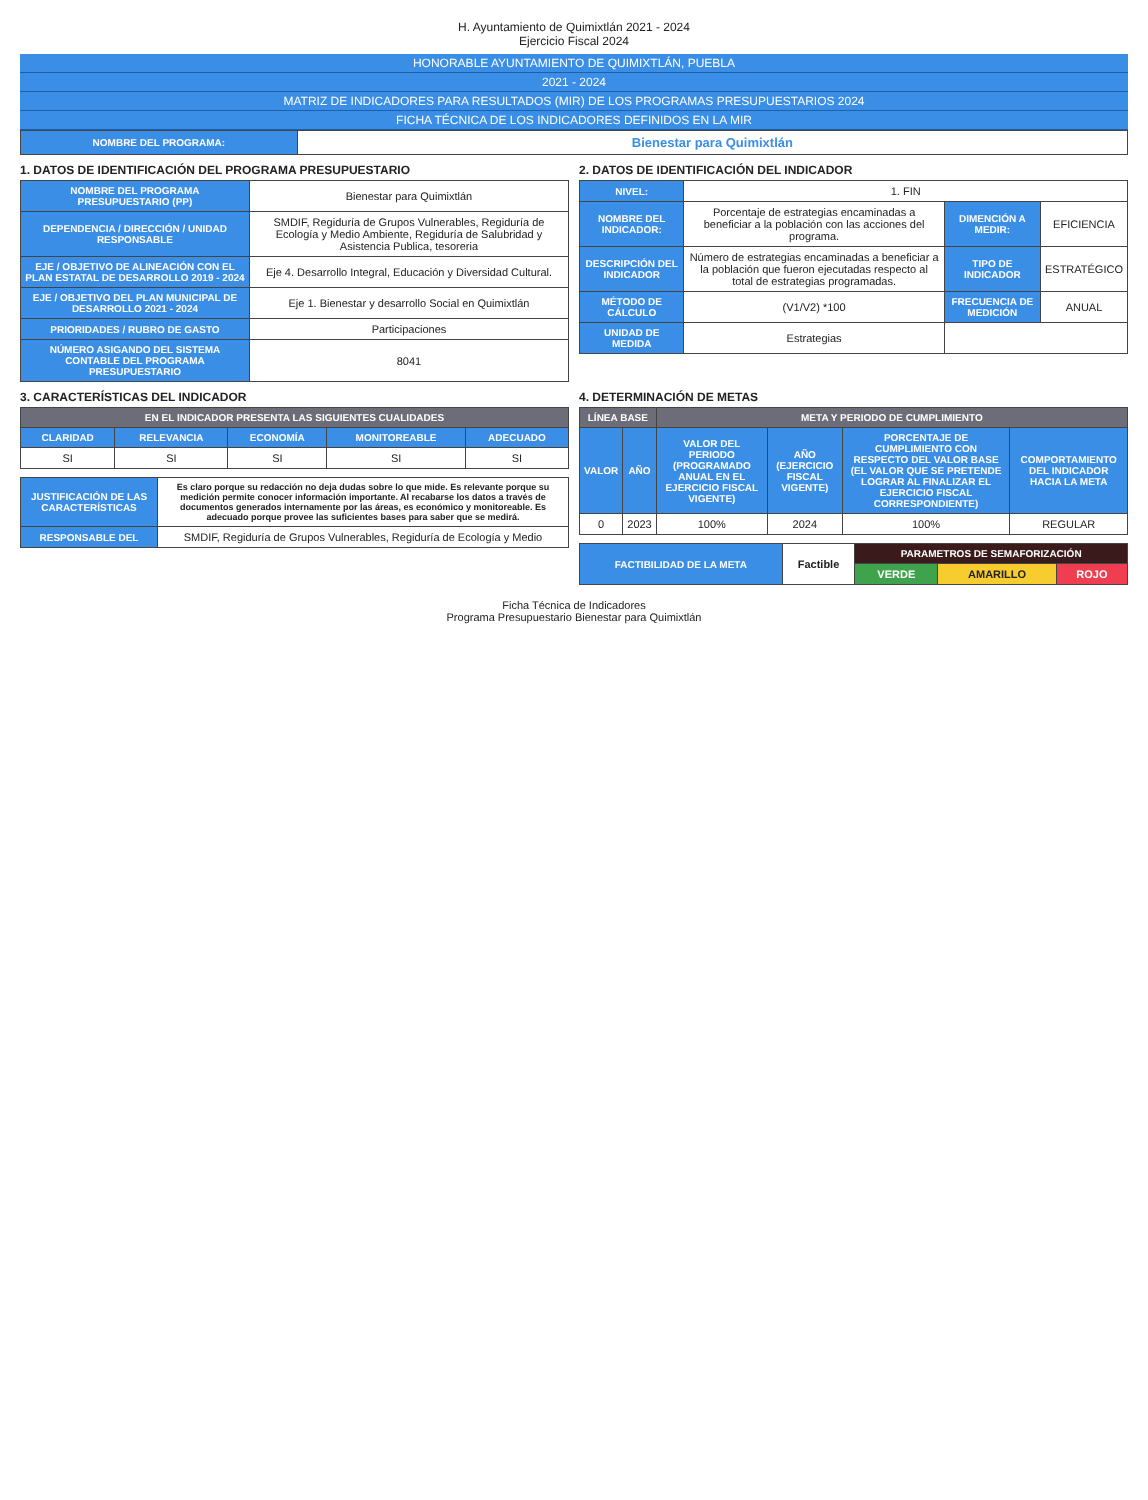H. Ayuntamiento de Quimixtlán 2021 - 2024
Ejercicio Fiscal 2024
HONORABLE AYUNTAMIENTO DE QUIMIXTLÁN, PUEBLA
2021 - 2024
MATRIZ DE INDICADORES PARA RESULTADOS (MIR) DE LOS PROGRAMAS PRESUPUESTARIOS 2024
FICHA TÉCNICA DE LOS INDICADORES DEFINIDOS EN LA MIR
| NOMBRE DEL PROGRAMA: | Bienestar para Quimixtlán |
1. DATOS DE IDENTIFICACIÓN DEL PROGRAMA PRESUPUESTARIO
| NOMBRE DEL PROGRAMA PRESUPUESTARIO (PP) | Bienestar para Quimixtlán |
| DEPENDENCIA / DIRECCIÓN / UNIDAD RESPONSABLE | SMDIF, Regiduría de Grupos Vulnerables, Regiduría de Ecología y Medio Ambiente, Regiduría de Salubridad y Asistencia Publica, tesoreria |
| EJE / OBJETIVO DE ALINEACIÓN CON EL PLAN ESTATAL DE DESARROLLO 2019 - 2024 | Eje 4. Desarrollo Integral, Educación y Diversidad Cultural. |
| EJE / OBJETIVO DEL PLAN MUNICIPAL DE DESARROLLO 2021 - 2024 | Eje 1. Bienestar y desarrollo Social en Quimixtlán |
| PRIORIDADES / RUBRO DE GASTO | Participaciones |
| NÚMERO ASIGANDO DEL SISTEMA CONTABLE DEL PROGRAMA PRESUPUESTARIO | 8041 |
2. DATOS DE IDENTIFICACIÓN DEL INDICADOR
| NIVEL: | 1. FIN | | |
| NOMBRE DEL INDICADOR: | Porcentaje de estrategias encaminadas a beneficiar a la población con las acciones del programa. | DIMENCIÓN A MEDIR: | EFICIENCIA |
| DESCRIPCIÓN DEL INDICADOR | Número de estrategias encaminadas a beneficiar a la población que fueron ejecutadas respecto al total de estrategias programadas. | TIPO DE INDICADOR | ESTRATÉGICO |
| MÉTODO DE CÁLCULO | (V1/V2) *100 | FRECUENCIA DE MEDICIÓN | ANUAL |
| UNIDAD DE MEDIDA | Estrategias | | |
3. CARACTERÍSTICAS DEL INDICADOR
| EN EL INDICADOR PRESENTA LAS SIGUIENTES CUALIDADES | | | | |
| --- | --- | --- | --- | --- |
| CLARIDAD | RELEVANCIA | ECONOMÍA | MONITOREABLE | ADECUADO |
| SI | SI | SI | SI | SI |
| JUSTIFICACIÓN DE LAS CARACTERÍSTICAS | Es claro porque su redacción no deja dudas sobre lo que mide. Es relevante porque su medición permite conocer información importante. Al recabarse los datos a través de documentos generados internamente por las áreas, es económico y monitoreable. Es adecuado porque provee las suficientes bases para saber que se medirá. |
| RESPONSABLE DEL | SMDIF, Regiduría de Grupos Vulnerables, Regiduría de Ecología y Medio |
4. DETERMINACIÓN DE METAS
| LÍNEA BASE | | META Y PERIODO DE CUMPLIMIENTO | | | |
| --- | --- | --- | --- | --- | --- |
| VALOR | AÑO | VALOR DEL PERIODO (PROGRAMADO ANUAL EN EL EJERCICIO FISCAL VIGENTE) | AÑO (EJERCICIO FISCAL VIGENTE) | PORCENTAJE DE CUMPLIMIENTO CON RESPECTO DEL VALOR BASE (EL VALOR QUE SE PRETENDE LOGRAR AL FINALIZAR EL EJERCICIO FISCAL CORRESPONDIENTE) | COMPORTAMIENTO DEL INDICADOR HACIA LA META |
| 0 | 2023 | 100% | 2024 | 100% | REGULAR |
| FACTIBILIDAD DE LA META | Factible | PARAMETROS DE SEMAFORIZACIÓN | | |
| | | VERDE | AMARILLO | ROJO |
Ficha Técnica de Indicadores
Programa Presupuestario Bienestar para Quimixtlán